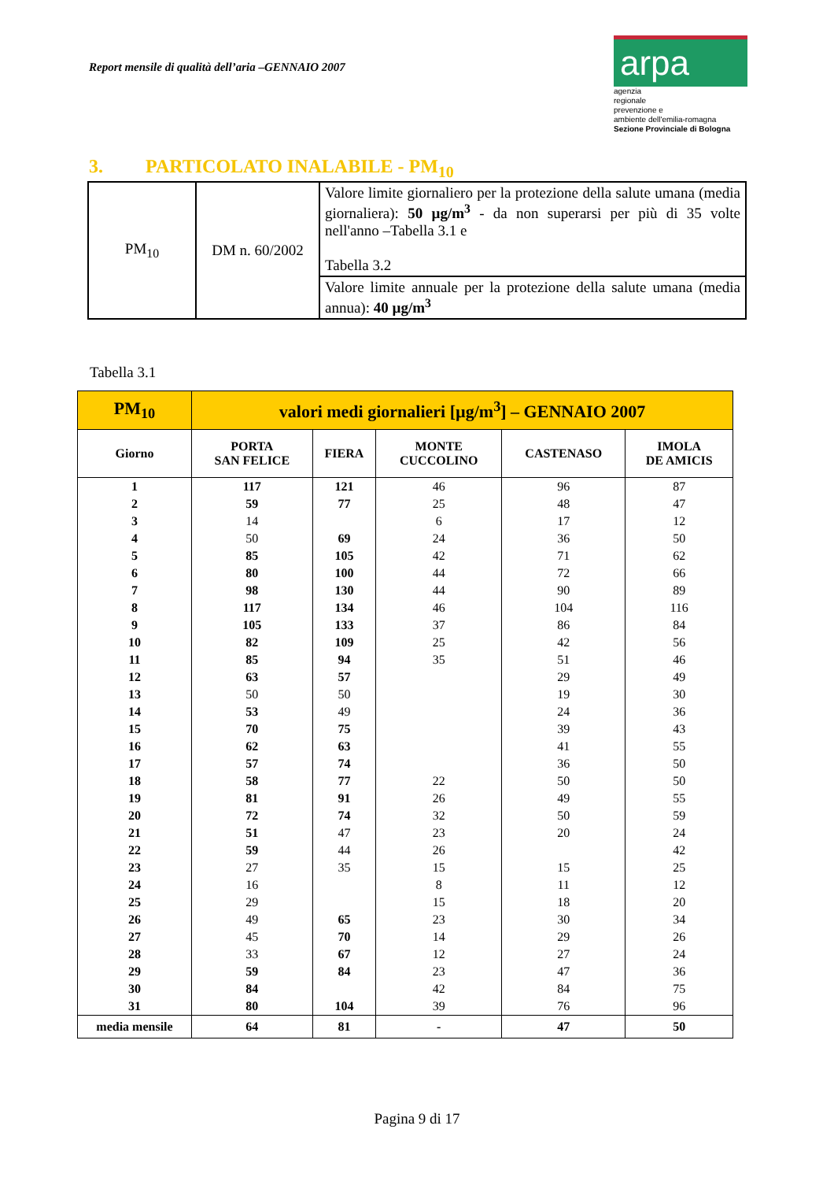Report mensile di qualità dell’aria –GENNAIO 2007
arpa
agenzia
regionale
prevenzione e
ambiente dell'emilia-romagna
Sezione Provinciale di Bologna
3. PARTICOLATO INALABILE - PM<sub>10</sub>
| PM<sub>10</sub> | DM n. 60/2002 | Valore limite giornaliero per la protezione della salute umana (media giornaliera): 50 µg/m<sup>3</sup> - da non superarsi per più di 35 volte nell'anno –Tabella 3.1 e Tabella 3.2 |
| | | Valore limite annuale per la protezione della salute umana (media annua): 40 µg/m<sup>3</sup> |
Tabella 3.1
| PM<sub>10</sub> | valori medi giornalieri [µg/m<sup>3</sup>] – GENNAIO 2007 | | | | |
| --- | --- | --- | --- | --- | --- |
| Giorno | PORTA SAN FELICE | FIERA | MONTE CUCCOLINO | CASTENASO | IMOLA DE AMICIS |
| 1 | 117 | 121 | 46 | 96 | 87 |
| 2 | 59 | 77 | 25 | 48 | 47 |
| 3 | 14 | | 6 | 17 | 12 |
| 4 | 50 | 69 | 24 | 36 | 50 |
| 5 | 85 | 105 | 42 | 71 | 62 |
| 6 | 80 | 100 | 44 | 72 | 66 |
| 7 | 98 | 130 | 44 | 90 | 89 |
| 8 | 117 | 134 | 46 | 104 | 116 |
| 9 | 105 | 133 | 37 | 86 | 84 |
| 10 | 82 | 109 | 25 | 42 | 56 |
| 11 | 85 | 94 | 35 | 51 | 46 |
| 12 | 63 | 57 | | 29 | 49 |
| 13 | 50 | 50 | | 19 | 30 |
| 14 | 53 | 49 | | 24 | 36 |
| 15 | 70 | 75 | | 39 | 43 |
| 16 | 62 | 63 | | 41 | 55 |
| 17 | 57 | 74 | | 36 | 50 |
| 18 | 58 | 77 | 22 | 50 | 50 |
| 19 | 81 | 91 | 26 | 49 | 55 |
| 20 | 72 | 74 | 32 | 50 | 59 |
| 21 | 51 | 47 | 23 | 20 | 24 |
| 22 | 59 | 44 | 26 | | 42 |
| 23 | 27 | 35 | 15 | 15 | 25 |
| 24 | 16 | | 8 | 11 | 12 |
| 25 | 29 | | 15 | 18 | 20 |
| 26 | 49 | 65 | 23 | 30 | 34 |
| 27 | 45 | 70 | 14 | 29 | 26 |
| 28 | 33 | 67 | 12 | 27 | 24 |
| 29 | 59 | 84 | 23 | 47 | 36 |
| 30 | 84 | | 42 | 84 | 75 |
| 31 | 80 | 104 | 39 | 76 | 96 |
| media mensile | 64 | 81 | - | 47 | 50 |
Pagina 9 di 17